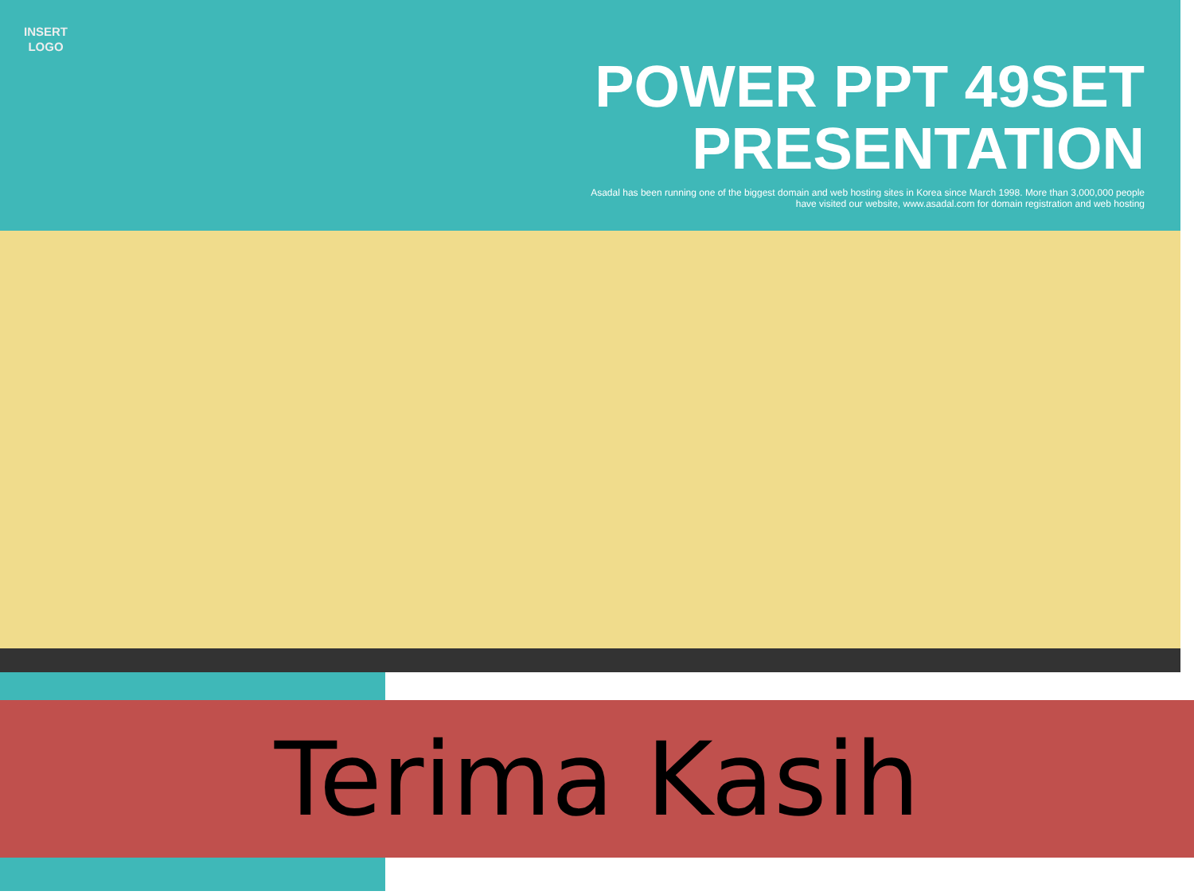INSERT
LOGO
POWER PPT 49SET
PRESENTATION
Asadal has been running one of the biggest domain and web hosting sites in Korea since March 1998. More than 3,000,000 people have visited our website, www.asadal.com for domain registration and web hosting
Terima Kasih